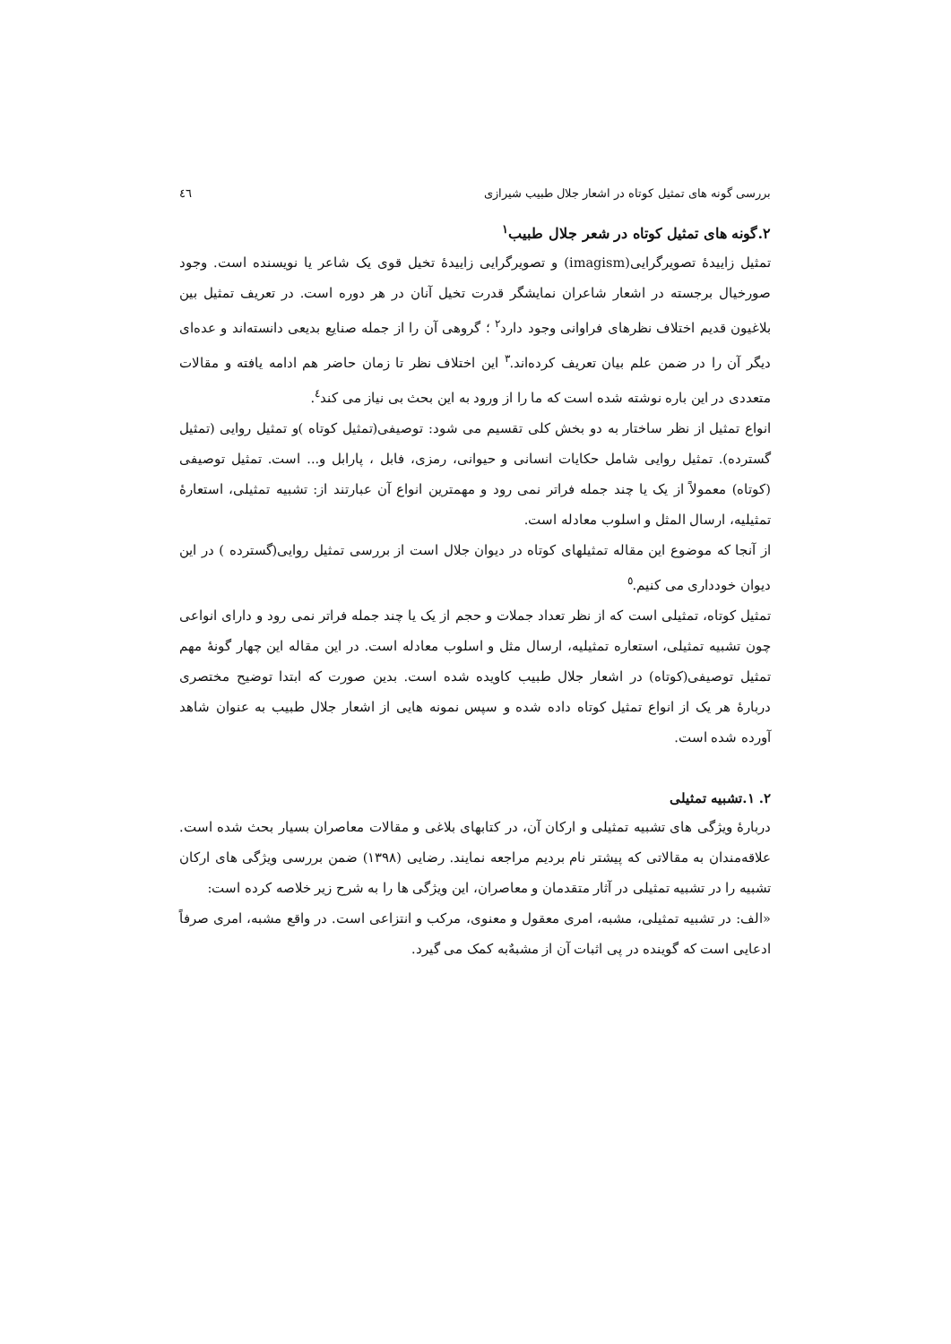بررسی گونه های تمثیل کوتاه در اشعار جلال طبیب شیرازی ٤٦
۲.گونه های تمثیل کوتاه در شعر جلال طبیب<sup>۱</sup>
تمثیل زاییدۀ تصویرگرایی(imagism) و تصویرگرایی زاییدۀ تخیل قوی یک شاعر یا نویسنده است. وجود صورخیال برجسته در اشعار شاعران نمایشگر قدرت تخیل آنان در هر دوره است. در تعریف تمثیل بین بلاغیون قدیم اختلاف نظرهای فراوانی وجود دارد<sup>۲</sup> ؛ گروهی آن را از جمله صنایع بدیعی دانسته‌اند و عده‌ای دیگر آن را در ضمن علم بیان تعریف کرده‌اند.<sup>۳</sup> این اختلاف نظر تا زمان حاضر هم ادامه یافته و مقالات متعددی در این باره نوشته شده است که ما را از ورود به این بحث بی نیاز می کند<sup>٤</sup>.
انواع تمثیل از نظر ساختار به دو بخش کلی تقسیم می شود: توصیفی(تمثیل کوتاه )و تمثیل روایی (تمثیل گسترده). تمثیل روایی شامل حکایات انسانی و حیوانی، رمزی، فابل ، پارابل و... است. تمثیل توصیفی (کوتاه) معمولاً از یک یا چند جمله فراتر نمی رود و مهمترین انواع آن عبارتند از: تشبیه تمثیلی، استعارۀ تمثیلیه، ارسال المثل و اسلوب معادله است.
از آنجا که موضوع این مقاله تمثیلهای کوتاه در دیوان جلال است از بررسی تمثیل روایی(گسترده ) در این دیوان خودداری می کنیم.<sup>٥</sup>
تمثیل کوتاه، تمثیلی است که از نظر تعداد جملات و حجم از یک یا چند جمله فراتر نمی رود و دارای انواعی چون تشبیه تمثیلی، استعاره تمثیلیه، ارسال مثل و اسلوب معادله است. در این مقاله این چهار گونۀ مهم تمثیل توصیفی(کوتاه) در اشعار جلال طبیب کاویده شده است. بدین صورت که ابتدا توضیح مختصری دربارۀ هر یک از انواع تمثیل کوتاه داده شده و سپس نمونه هایی از اشعار جلال طبیب به عنوان شاهد آورده شده است.
۲. ۱.تشبیه تمثیلی
دربارۀ ویژگی های تشبیه تمثیلی و ارکان آن، در کتابهای بلاغی و مقالات معاصران بسیار بحث شده است. علاقه‌مندان به مقالاتی که پیشتر نام بردیم مراجعه نمایند. رضایی (۱۳۹۸) ضمن بررسی ویژگی های ارکان تشبیه را در تشبیه تمثیلی در آثار متقدمان و معاصران، این ویژگی ها را به شرح زیر خلاصه کرده است:
«الف: در تشبیه تمثیلی، مشبه، امری معقول و معنوی، مرکب و انتزاعی است. در واقع مشبه، امری صرفاً ادعایی است که گوینده در پی اثبات آن از مشبهٌ‌به کمک می گیرد.